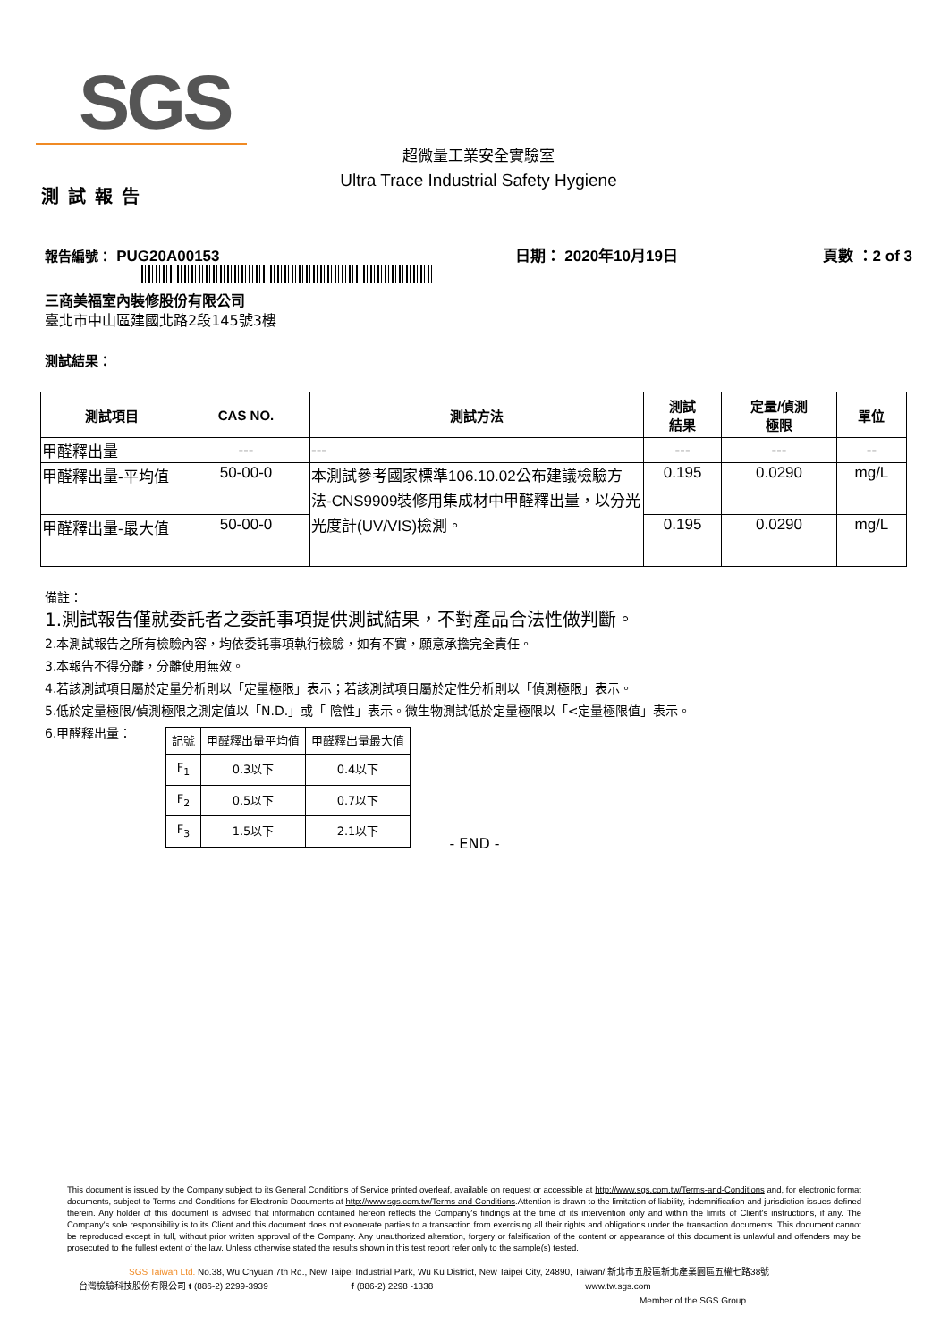SGS
超微量工業安全實驗室
Ultra Trace Industrial Safety Hygiene
測試報告
報告編號： PUG20A00153 日期： 2020年10月19日 頁數 ：2 of 3
三商美福室內裝修股份有限公司
臺北市中山區建國北路2段145號3樓
測試結果：
| 測試項目 | CAS NO. | 測試方法 | 測試 結果 | 定量/偵測 極限 | 單位 |
| --- | --- | --- | --- | --- | --- |
| 甲醛釋出量 | --- | --- | --- | --- | -- |
| 甲醛釋出量-平均值 | 50-00-0 | 本測試參考國家標準106.10.02公布建議檢驗方法-CNS9909裝修用集成材中甲醛釋出量，以分光光度計(UV/VIS)檢測。 | 0.195 | 0.0290 | mg/L |
| 甲醛釋出量-最大值 | 50-00-0 | | 0.195 | 0.0290 | mg/L |
備註：
1.測試報告僅就委託者之委託事項提供測試結果，不對產品合法性做判斷。
2.本測試報告之所有檢驗內容，均依委託事項執行檢驗，如有不實，願意承擔完全責任。
3.本報告不得分離，分離使用無效。
4.若該測試項目屬於定量分析則以「定量極限」表示；若該測試項目屬於定性分析則以「偵測極限」表示。
5.低於定量極限/偵測極限之測定值以「N.D.」或「 陰性」表示。微生物測試低於定量極限以「<定量極限值」表示。
6.甲醛釋出量：
| 記號 | 甲醛釋出量平均值 | 甲醛釋出量最大值 |
| F<sub>1</sub> | 0.3以下 | 0.4以下 |
| F<sub>2</sub> | 0.5以下 | 0.7以下 |
| F<sub>3</sub> | 1.5以下 | 2.1以下 |
- END -
This document is issued by the Company subject to its General Conditions of Service printed overleaf, available on request or accessible at http://www.sgs.com.tw/Terms-and-Conditions and, for electronic format documents, subject to Terms and Conditions for Electronic Documents at http://www.sgs.com.tw/Terms-and-Conditions.Attention is drawn to the limitation of liability, indemnification and jurisdiction issues defined therein. Any holder of this document is advised that information contained hereon reflects the Company's findings at the time of its intervention only and within the limits of Client's instructions, if any. The Company's sole responsibility is to its Client and this document does not exonerate parties to a transaction from exercising all their rights and obligations under the transaction documents. This document cannot be reproduced except in full, without prior written approval of the Company. Any unauthorized alteration, forgery or falsification of the content or appearance of this document is unlawful and offenders may be prosecuted to the fullest extent of the law. Unless otherwise stated the results shown in this test report refer only to the sample(s) tested.
SGS Taiwan Ltd. No.38, Wu Chyuan 7th Rd., New Taipei Industrial Park, Wu Ku District, New Taipei City, 24890, Taiwan/ 新北市五股區新北產業園區五權七路38號
台灣檢驗科技股份有限公司 t (886-2) 2299-3939 f (886-2) 2298 -1338 www.tw.sgs.com
Member of the SGS Group